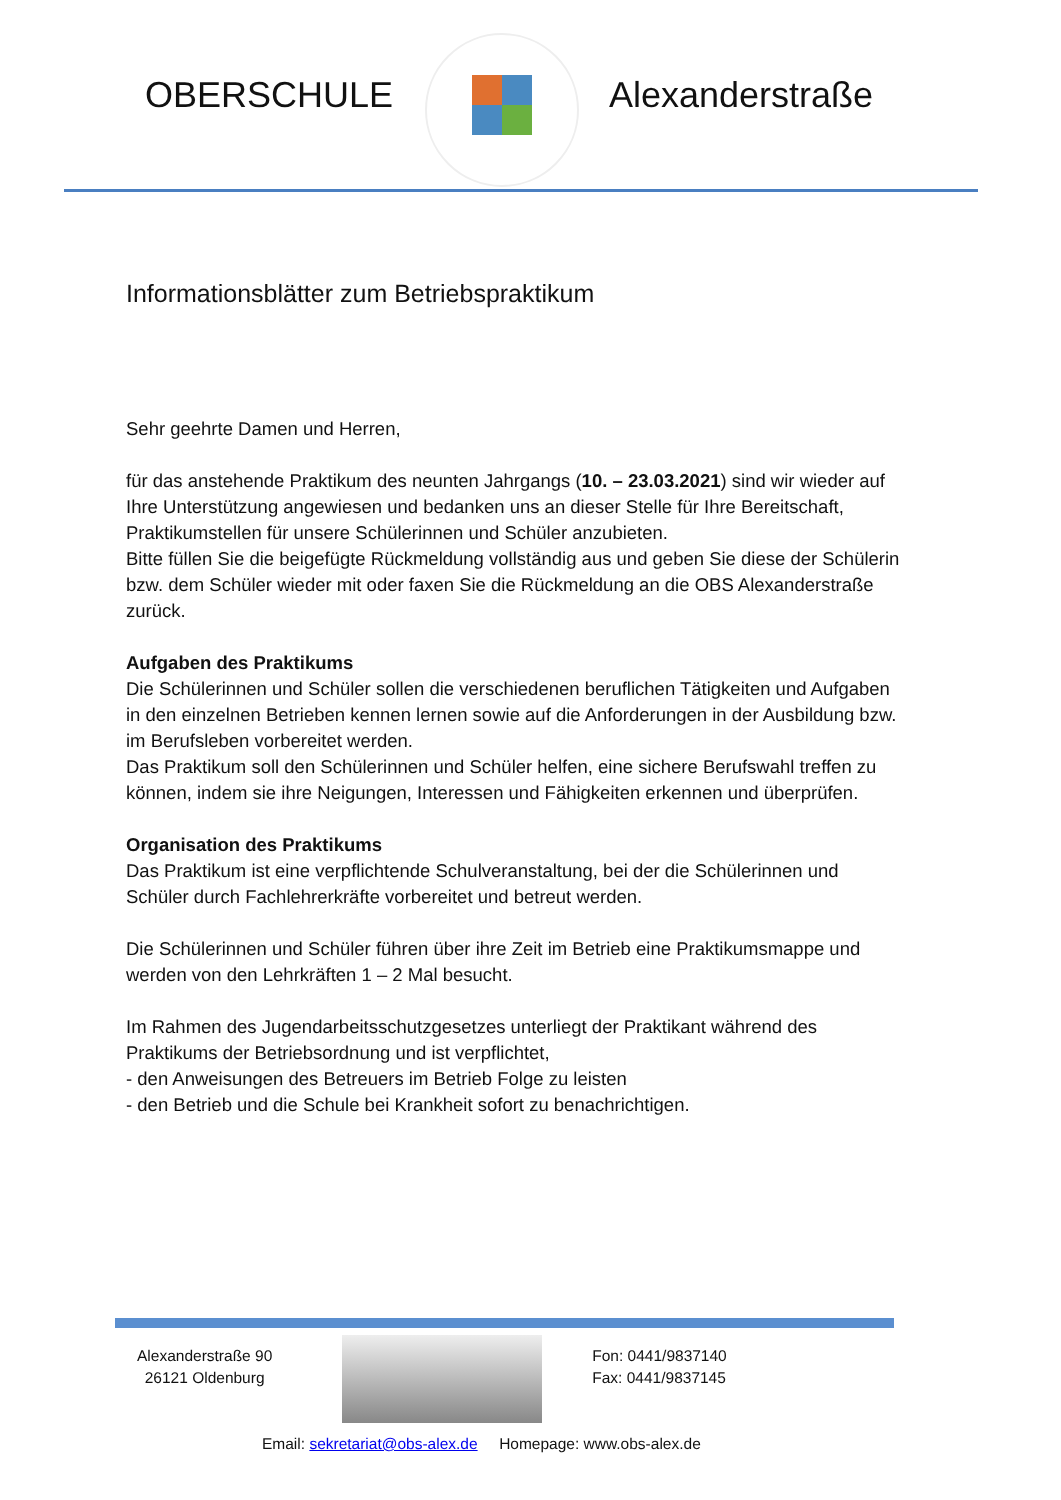OBERSCHULE Alexanderstraße
Informationsblätter zum Betriebspraktikum
Sehr geehrte Damen und Herren,
für das anstehende Praktikum des neunten Jahrgangs (10. – 23.03.2021) sind wir wieder auf Ihre Unterstützung angewiesen und bedanken uns an dieser Stelle für Ihre Bereitschaft, Praktikumstellen für unsere Schülerinnen und Schüler anzubieten.
Bitte füllen Sie die beigefügte Rückmeldung vollständig aus und geben Sie diese der Schülerin bzw. dem Schüler wieder mit oder faxen Sie die Rückmeldung an die OBS Alexanderstraße zurück.
Aufgaben des Praktikums
Die Schülerinnen und Schüler sollen die verschiedenen beruflichen Tätigkeiten und Aufgaben in den einzelnen Betrieben kennen lernen sowie auf die Anforderungen in der Ausbildung bzw. im Berufsleben vorbereitet werden.
Das Praktikum soll den Schülerinnen und Schüler helfen, eine sichere Berufswahl treffen zu können, indem sie ihre Neigungen, Interessen und Fähigkeiten erkennen und überprüfen.
Organisation des Praktikums
Das Praktikum ist eine verpflichtende Schulveranstaltung, bei der die Schülerinnen und Schüler durch Fachlehrerkräfte vorbereitet und betreut werden.
Die Schülerinnen und Schüler führen über ihre Zeit im Betrieb eine Praktikumsmappe und werden von den Lehrkräften 1 – 2 Mal besucht.
Im Rahmen des Jugendarbeitsschutzgesetzes unterliegt der Praktikant während des Praktikums der Betriebsordnung und ist verpflichtet,
- den Anweisungen des Betreuers im Betrieb Folge zu leisten
- den Betrieb und die Schule bei Krankheit sofort zu benachrichtigen.
Alexanderstraße 90
26121 Oldenburg
Fon: 0441/9837140
Fax: 0441/9837145
Email: sekretariat@obs-alex.de Homepage: www.obs-alex.de